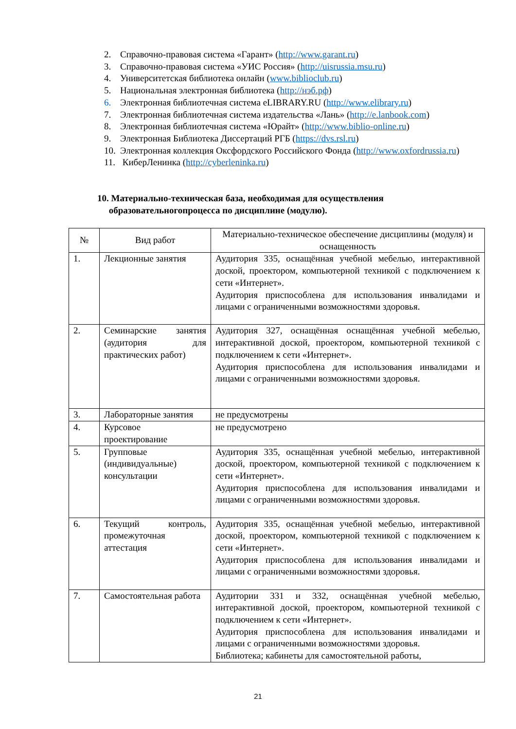2. Справочно-правовая система «Гарант» (http://www.garant.ru)
3. Справочно-правовая система «УИС Россия» (http://uisrussia.msu.ru)
4. Университетская библиотека онлайн (www.biblioclub.ru)
5. Национальная электронная библиотека (http://нэб.рф)
6. Электронная библиотечная система eLIBRARY.RU (http://www.elibrary.ru)
7. Электронная библиотечная система издательства «Лань» (http://e.lanbook.com)
8. Электронная библиотечная система «Юрайт» (http://www.biblio-online.ru)
9. Электронная Библиотека Диссертаций РГБ (https://dvs.rsl.ru)
10. Электронная коллекция Оксфордского Российского Фонда (http://www.oxfordrussia.ru)
11. КиберЛенинка (http://cyberleninka.ru)
10. Материально-техническая база, необходимая для осуществления
образовательногопроцесса по дисциплине (модулю).
| № | Вид работ | Материально-техническое обеспечение дисциплины (модуля) и оснащенность |
| --- | --- | --- |
| 1. | Лекционные занятия | Аудитория 335, оснащённая учебной мебелью, интерактивной доской, проектором, компьютерной техникой с подключением к сети «Интернет». Аудитория приспособлена для использования инвалидами и лицами с ограниченными возможностями здоровья. |
| 2. | Семинарские занятия (аудитория для практических работ) | Аудитория 327, оснащённая оснащённая учебной мебелью, интерактивной доской, проектором, компьютерной техникой с подключением к сети «Интернет». Аудитория приспособлена для использования инвалидами и лицами с ограниченными возможностями здоровья. |
| 3. | Лабораторные занятия | не предусмотрены |
| 4. | Курсовое проектирование | не предусмотрено |
| 5. | Групповые (индивидуальные) консультации | Аудитория 335, оснащённая учебной мебелью, интерактивной доской, проектором, компьютерной техникой с подключением к сети «Интернет». Аудитория приспособлена для использования инвалидами и лицами с ограниченными возможностями здоровья. |
| 6. | Текущий контроль, промежуточная аттестация | Аудитория 335, оснащённая учебной мебелью, интерактивной доской, проектором, компьютерной техникой с подключением к сети «Интернет». Аудитория приспособлена для использования инвалидами и лицами с ограниченными возможностями здоровья. |
| 7. | Самостоятельная работа | Аудитории 331 и 332, оснащённая учебной мебелью, интерактивной доской, проектором, компьютерной техникой с подключением к сети «Интернет». Аудитория приспособлена для использования инвалидами и лицами с ограниченными возможностями здоровья. Библиотека; кабинеты для самостоятельной работы, |
21